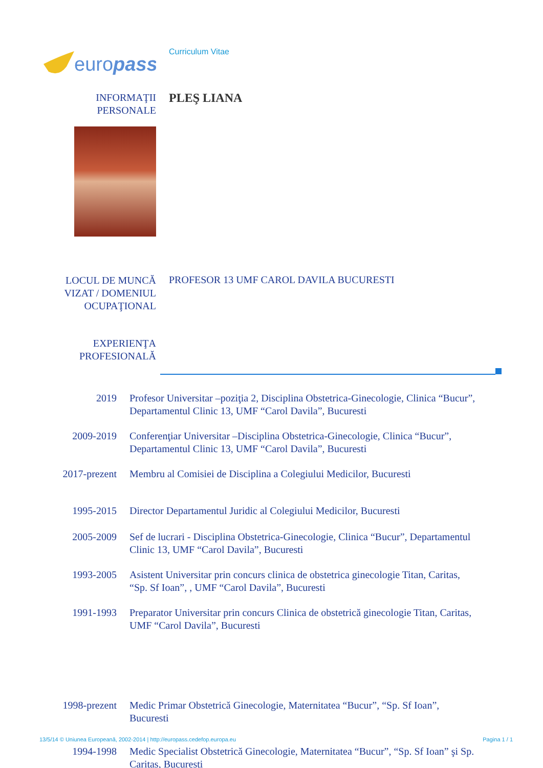europass
Curriculum Vitae
INFORMAŢII
PERSONALE
PLEŞ LIANA
LOCUL DE MUNCĂ
VIZAT / DOMENIUL
OCUPAŢIONAL
PROFESOR 13 UMF CAROL DAVILA BUCURESTI
EXPERIENŢA
PROFESIONALĂ
2019 Profesor Universitar –poziţia 2, Disciplina Obstetrica-Ginecologie, Clinica “Bucur”, Departamentul Clinic 13, UMF “Carol Davila”, Bucuresti
2009-2019 Conferenţiar Universitar –Disciplina Obstetrica-Ginecologie, Clinica “Bucur”, Departamentul Clinic 13, UMF “Carol Davila”, Bucuresti
2017-prezent Membru al Comisiei de Disciplina a Colegiului Medicilor, Bucuresti
1995-2015 Director Departamentul Juridic al Colegiului Medicilor, Bucuresti
2005-2009 Sef de lucrari - Disciplina Obstetrica-Ginecologie, Clinica “Bucur”, Departamentul Clinic 13, UMF “Carol Davila”, Bucuresti
1993-2005 Asistent Universitar prin concurs clinica de obstetrica ginecologie Titan, Caritas, “Sp. Sf Ioan”, , UMF “Carol Davila”, Bucuresti
1991-1993 Preparator Universitar prin concurs Clinica de obstetrică ginecologie Titan, Caritas, UMF “Carol Davila”, Bucuresti
1998-prezent Medic Primar Obstetrică Ginecologie, Maternitatea “Bucur”, “Sp. Sf Ioan”, Bucuresti
13/5/14 © Uniunea Europeană, 2002-2014 | http://europass.cedefop.europa.eu Pagina 1 / 1
1994-1998 Medic Specialist Obstetrică Ginecologie, Maternitatea “Bucur”, “Sp. Sf Ioan” şi Sp. Caritas, Bucuresti